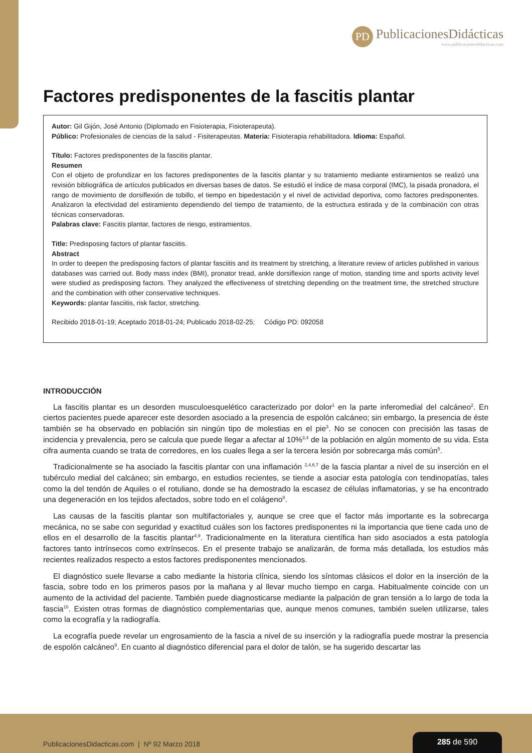PD
PublicacionesDidácticas
www.publicacionesdidacticas.com
Factores predisponentes de la fascitis plantar
Autor: Gil Gijón, José Antonio (Diplomado en Fisioterapia, Fisioterapeuta).
Público: Profesionales de ciencias de la salud - Fisiterapeutas. Materia: Fisioterapia rehabilitadora. Idioma: Español.
Título: Factores predisponentes de la fascitis plantar.
Resumen
Con el objeto de profundizar en los factores predisponentes de la fascitis plantar y su tratamiento mediante estiramientos se realizó una revisión bibliográfica de artículos publicados en diversas bases de datos. Se estudió el índice de masa corporal (IMC), la pisada pronadora, el rango de movimiento de dorsiflexión de tobillo, el tiempo en bipedestación y el nivel de actividad deportiva, como factores predisponentes. Analizaron la efectividad del estiramiento dependiendo del tiempo de tratamiento, de la estructura estirada y de la combinación con otras técnicas conservadoras.
Palabras clave: Fascitis plantar, factores de riesgo, estiramientos.
Title: Predisposing factors of plantar fasciitis.
Abstract
In order to deepen the predisposing factors of plantar fasciitis and its treatment by stretching, a literature review of articles published in various databases was carried out. Body mass index (BMI), pronator tread, ankle dorsiflexion range of motion, standing time and sports activity level were studied as predisposing factors. They analyzed the effectiveness of stretching depending on the treatment time, the stretched structure and the combination with other conservative techniques.
Keywords: plantar fasciitis, risk factor, stretching.
Recibido 2018-01-19; Aceptado 2018-01-24; Publicado 2018-02-25; Código PD: 092058
INTRODUCCIÓN
La fascitis plantar es un desorden musculoesquelético caracterizado por dolor<sup>1</sup> en la parte inferomedial del calcáneo<sup>2</sup>. En ciertos pacientes puede aparecer este desorden asociado a la presencia de espolón calcáneo; sin embargo, la presencia de éste también se ha observado en población sin ningún tipo de molestias en el pie<sup>3</sup>. No se conocen con precisión las tasas de incidencia y prevalencia, pero se calcula que puede llegar a afectar al 10%<sup>3,4</sup> de la población en algún momento de su vida. Esta cifra aumenta cuando se trata de corredores, en los cuales llega a ser la tercera lesión por sobrecarga más común<sup>5</sup>.
Tradicionalmente se ha asociado la fascitis plantar con una inflamación <sup>2,4,6,7</sup> de la fascia plantar a nivel de su inserción en el tubérculo medial del calcáneo; sin embargo, en estudios recientes, se tiende a asociar esta patología con tendinopatías, tales como la del tendón de Aquiles o el rotuliano, donde se ha demostrado la escasez de células inflamatorias, y se ha encontrado una degeneración en los tejidos afectados, sobre todo en el colágeno<sup>8</sup>.
Las causas de la fascitis plantar son multifactoriales y, aunque se cree que el factor más importante es la sobrecarga mecánica, no se sabe con seguridad y exactitud cuáles son los factores predisponentes ni la importancia que tiene cada uno de ellos en el desarrollo de la fascitis plantar<sup>4,9</sup>. Tradicionalmente en la literatura científica han sido asociados a esta patología factores tanto intrínsecos como extrínsecos. En el presente trabajo se analizarán, de forma más detallada, los estudios más recientes realizados respecto a estos factores predisponentes mencionados.
El diagnóstico suele llevarse a cabo mediante la historia clínica, siendo los síntomas clásicos el dolor en la inserción de la fascia, sobre todo en los primeros pasos por la mañana y al llevar mucho tiempo en carga. Habitualmente coincide con un aumento de la actividad del paciente. También puede diagnosticarse mediante la palpación de gran tensión a lo largo de toda la fascia<sup>10</sup>. Existen otras formas de diagnóstico complementarias que, aunque menos comunes, también suelen utilizarse, tales como la ecografía y la radiografía.
La ecografía puede revelar un engrosamiento de la fascia a nivel de su inserción y la radiografía puede mostrar la presencia de espolón calcáneo<sup>9</sup>. En cuanto al diagnóstico diferencial para el dolor de talón, se ha sugerido descartar las
PublicacionesDidacticas.com | Nº 92 Marzo 2018
285 de 590